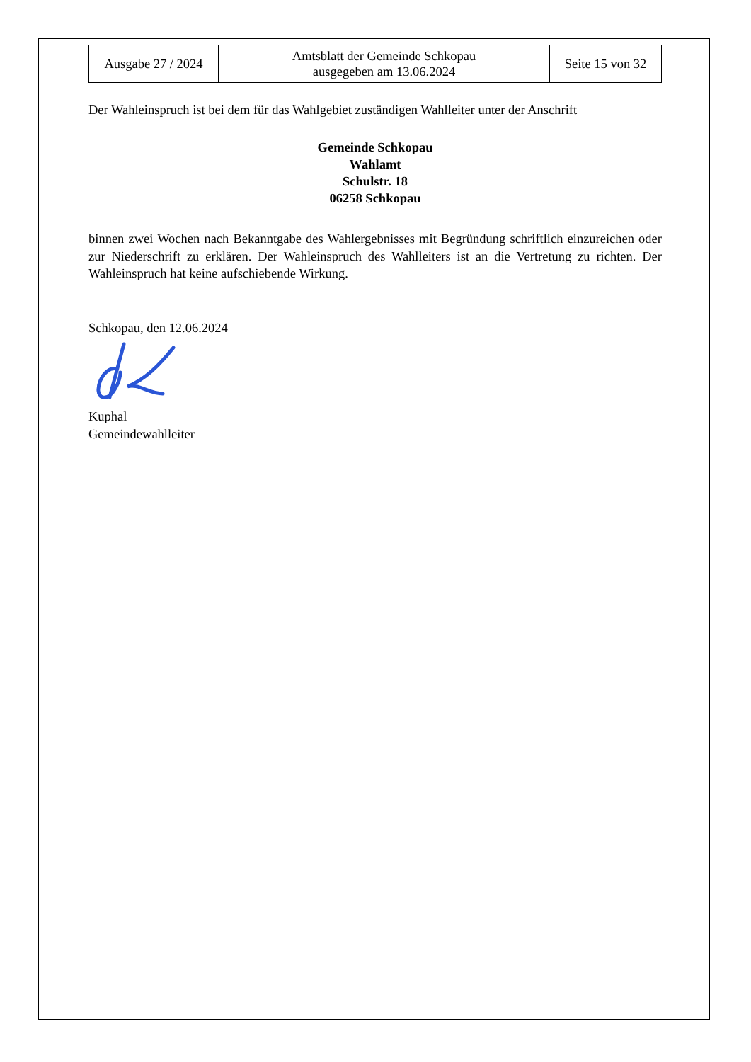| Ausgabe 27 / 2024 | Amtsblatt der Gemeinde Schkopau ausgegeben am 13.06.2024 | Seite 15 von 32 |
Der Wahleinspruch ist bei dem für das Wahlgebiet zuständigen Wahlleiter unter der Anschrift
Gemeinde Schkopau
Wahlamt
Schulstr. 18
06258 Schkopau
binnen zwei Wochen nach Bekanntgabe des Wahlergebnisses mit Begründung schriftlich einzureichen oder zur Niederschrift zu erklären. Der Wahleinspruch des Wahlleiters ist an die Vertretung zu richten. Der Wahleinspruch hat keine aufschiebende Wirkung.
Schkopau, den 12.06.2024
Kuphal
Gemeindewahlleiter